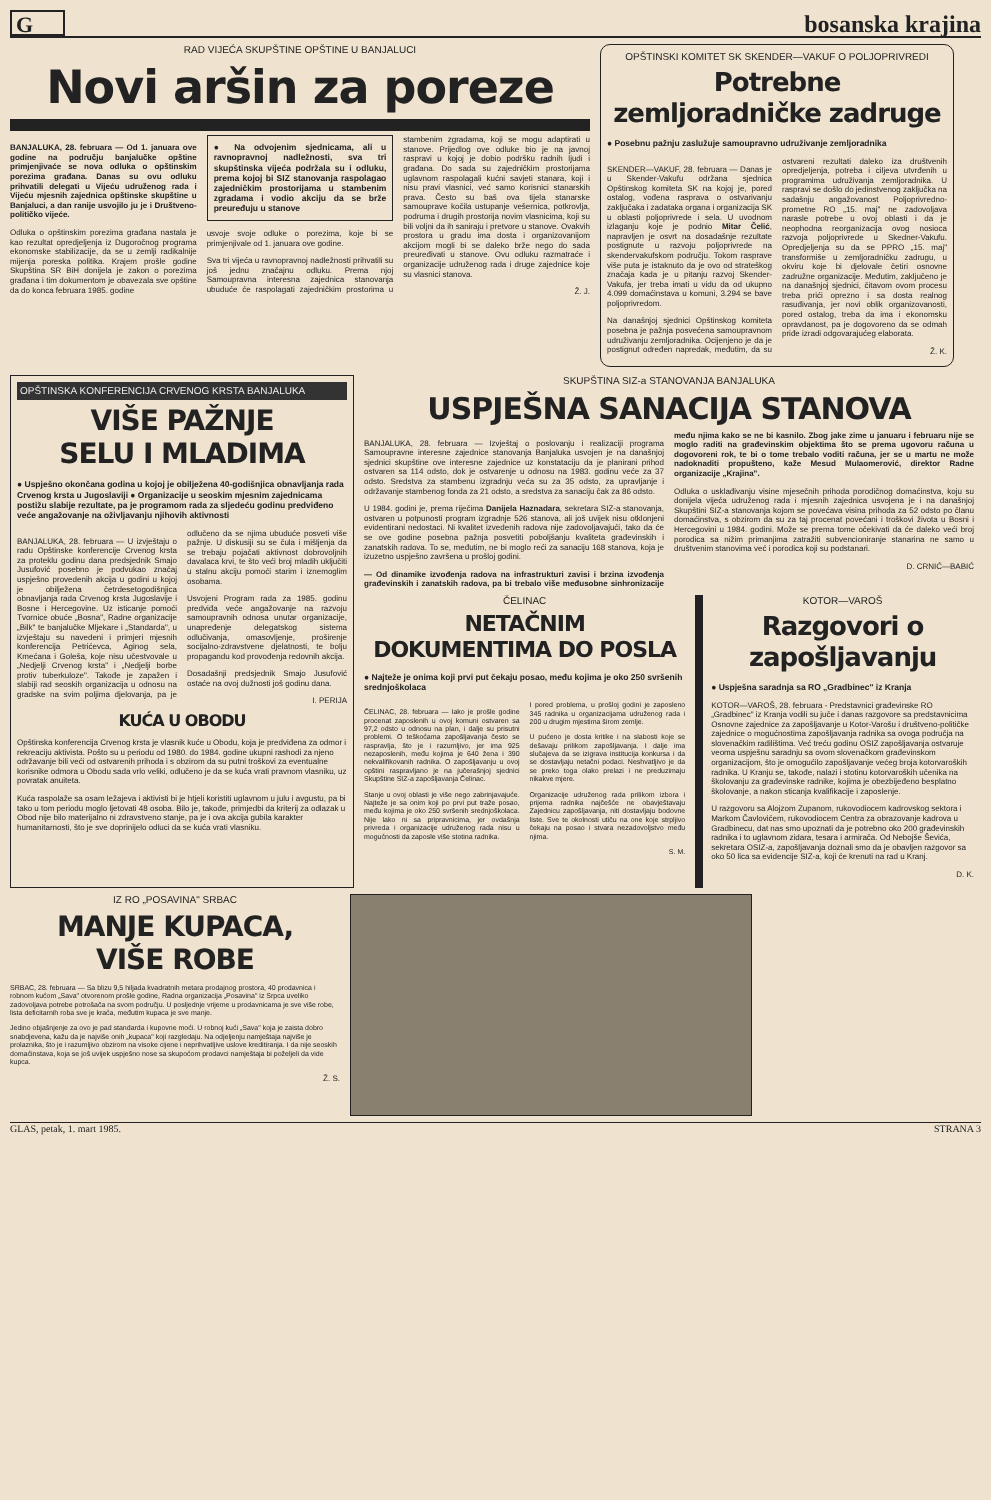Gbosanska krajina
RAD VIJEĆA SKUPŠTINE OPŠTINE U BANJALUCI
Novi aršin za poreze
BANJALUKA, 28. februara — Od 1. januara ove godine na području banjalučke opštine primjenjivaće se nova odluka o opštinskim porezima građana. Danas su ovu odluku prihvatili delegati u Vijeću udruženog rada i Vijeću mjesnih zajednica opštinske skupštine u Banjaluci, a dan ranije usvojilo ju je i Društveno-političko vijeće.
Odluka o opštinskim porezima građana nastala je kao rezultat opredjeljenja iz Dugoročnog programa ekonomske stabilizacije, da se u zemlji radikalnije mijenja poreska politika. Krajem prošle godine Skupština SR BiH donijela je zakon o porezima građana i tim dokumentom je obavezala sve opštine da do konca februara 1985. godine
● Na odvojenim sjednicama, ali u ravnopravnoj nadležnosti, sva tri skupštinska vijeća podržala su i odluku, prema kojoj bi SIZ stanovanja raspolagao zajedničkim prostorijama u stambenim zgradama i vodio akciju da se brže preuređuju u stanove
usvoje svoje odluke o porezima, koje bi se primjenjivale od 1. januara ove godine.
Sva tri vijeća u ravnopravnoj nadležnosti prihvatili su još jednu značajnu odluku. Prema njoj Samoupravna interesna zajednica stanovanja ubuduće će raspolagati zajedničkim prostorima u stambenim zgradama, koji se mogu adaptirati u stanove. Prijedlog ove odluke bio je na javnoj raspravi u kojoj je dobio podršku radnih ljudi i građana. Do sada su zajedničkim prostorijama uglavnom raspolagali kućni savjeti stanara, koji i nisu pravi vlasnici, već samo korisnici stanarskih prava. Često su baš ova tijela stanarske samouprave kočila ustupanje vešernica, potkrovlja, podruma i drugih prostorija novim vlasnicima, koji su bili voljni da ih saniraju i pretvore u stanove. Ovakvih prostora u gradu ima dosta i organizovanijom akcijom mogli bi se daleko brže nego do sada preuređivati u stanove. Ovu odluku razmatraće i organizacije udruženog rada i druge zajednice koje su vlasnici stanova.
Ž. J.
OPŠTINSKI KOMITET SK SKENDER—VAKUF O POLJOPRIVREDI
Potrebne
zemljoradničke zadruge
● Posebnu pažnju zaslužuje samoupravno udruživanje zemljoradnika
SKENDER—VAKUF, 28. februara — Danas je u Skender-Vakufu održana sjednica Opštinskog komiteta SK na kojoj je, pored ostalog, vođena rasprava o ostvarivanju zaključaka i zadataka organa i organizacija SK u oblasti poljoprivrede i sela. U uvodnom izlaganju koje je podnio Mitar Čelić, napravljen je osvrt na dosadašnje rezultate postignute u razvoju poljoprivrede na skendervakufskom području. Tokom rasprave više puta je istaknuto da je ovo od strateškog značaja kada je u pitanju razvoj Skender-Vakufa, jer treba imati u vidu da od ukupno 4.099 domaćinstava u komuni, 3.294 se bave poljoprivredom.
Na današnjoj sjednici Opštinskog komiteta posebna je pažnja posvećena samoupravnom udruživanju zemljoradnika. Ocijenjeno je da je postignut određen napredak, međutim, da su ostvareni rezultati daleko iza društvenih opredjeljenja, potreba i ciljeva utvrđenih u programima udruživanja zemljoradnika. U raspravi se došlo do jedinstvenog zaključka na sadašnju angažovanost Poljoprivredno-prometne RO „15. maj" ne zadovoljava narasle potrebe u ovoj oblasti i da je neophodna reorganizacija ovog nosioca razvoja poljoprivrede u Skedner-Vakufu. Opredjeljenja su da se PPRO „15. maj" transformiše u zemljoradničku zadrugu, u okviru koje bi djelovale četiri osnovne zadružne organizacije. Međutim, zaključeno je na današnjoj sjednici, čitavom ovom procesu treba prići oprezno i sa dosta realnog rasuđivanja, jer novi oblik organizovanosti, pored ostalog, treba da ima i ekonomsku opravdanost, pa je dogovoreno da se odmah priđe izradi odgovarajućeg elaborata.
Ž. K.
OPŠTINSKA KONFERENCIJA CRVENOG KRSTA BANJALUKA
VIŠE PAŽNJE
SELU I MLADIMA
● Uspješno okončana godina u kojoj je obilježena 40-godišnjica obnavljanja rada Crvenog krsta u Jugoslaviji ● Organizacije u seoskim mjesnim zajednicama postižu slabije rezultate, pa je programom rada za sljedeću godinu predviđeno veće angažovanje na oživljavanju njihovih aktivnosti
BANJALUKA, 28. februara — U izvještaju o radu Opštinske konferencije Crvenog krsta za proteklu godinu dana predsjednik Smajo Jusufović posebno je podvukao značaj uspješno provedenih akcija u godini u kojoj je obilježena četrdesetogodišnjica obnavljanja rada Crvenog krsta Jugoslavije i Bosne i Hercegovine. Uz isticanje pomoći Tvornice obuće „Bosna", Radne organizacije „Bilk" te banjalučke Mljekare i „Standarda", u izvještaju su navedeni i primjeri mjesnih konferencija Petrićevca, Aginog sela, Kmećana i Goleša, koje nisu učestvovale u „Nedjelji Crvenog krsta" i „Nedjelji borbe protiv tuberkuloze". Takođe je zapažen i slabiji rad seoskih organizacija u odnosu na gradske na svim poljima djelovanja, pa je odlučeno da se njima ubuduće posveti više pažnje. U diskusiji su se čula i mišljenja da se trebaju pojačati aktivnost dobrovoljnih davalaca krvi, te što veći broj mladih uključiti u stalnu akciju pomoći starim i iznemoglim osobama.
Usvojeni Program rada za 1985. godinu predviđa veće angažovanje na razvoju samoupravnih odnosa unutar organizacije, unapređenje delegatskog sistema odlučivanja, omasovljenje, proširenje socijalno-zdravstvene djelatnosti, te bolju propagandu kod provođenja redovnih akcija.
Dosadašnji predsjednik Smajo Jusufović ostaće na ovoj dužnosti još godinu dana.
I. PERIJA
KUĆA U OBODU
Opštinska konferencija Crvenog krsta je vlasnik kuće u Obodu, koja je predviđena za odmor i rekreaciju aktivista. Pošto su u periodu od 1980. do 1984. godine ukupni rashodi za njeno održavanje bili veći od ostvarenih prihoda i s obzirom da su putni troškovi za eventualne korisnike odmora u Obodu sada vrlo veliki, odlučeno je da se kuća vrati pravnom vlasniku, uz povratak anuiteta.
Kuća raspolaže sa osam ležajeva i aktivisti bi je htjeli koristiti uglavnom u julu i avgustu, pa bi tako u tom periodu moglo ljetovati 48 osoba. Bilo je, takođe, primjedbi da kriterij za odlazak u Obod nije bilo materijalno ni zdravstveno stanje, pa je i ova akcija gubila karakter humanitarnosti, što je sve doprinijelo odluci da se kuća vrati vlasniku.
SKUPŠTINA SIZ-a STANOVANJA BANJALUKA
USPJEŠNA SANACIJA STANOVA
BANJALUKA, 28. februara — Izvještaj o poslovanju i realizaciji programa Samoupravne interesne zajednice stanovanja Banjaluka usvojen je na današnjoj sjednici skupštine ove interesne zajednice uz konstataciju da je planirani prihod ostvaren sa 114 odsto, dok je ostvarenje u odnosu na 1983. godinu veće za 37 odsto. Sredstva za stambenu izgradnju veća su za 35 odsto, za upravljanje i održavanje stambenog fonda za 21 odsto, a sredstva za sanaciju čak za 86 odsto.
U 1984. godini je, prema riječima Danijela Haznadara, sekretara SIZ-a stanovanja, ostvaren u potpunosti program izgradnje 526 stanova, ali još uvijek nisu otklonjeni evidentirani nedostaci. Ni kvalitet izvedenih radova nije zadovoljavajući, tako da će se ove godine posebna pažnja posvetiti poboljšanju kvaliteta građevinskih i zanatskih radova. To se, međutim, ne bi moglo reći za sanaciju 168 stanova, koja je izuzetno uspješno završena u prošloj godini.
— Od dinamike izvođenja radova na infrastrukturi zavisi i brzina izvođenja građevinskih i zanatskih radova, pa bi trebalo više međusobne sinhronizacije među njima kako se ne bi kasnilo. Zbog jake zime u januaru i februaru nije se moglo raditi na građevinskim objektima što se prema ugovoru računa u dogovoreni rok, te bi o tome trebalo voditi računa, jer se u martu ne može nadoknaditi propušteno, kaže Mesud Mulaomerović, direktor Radne organizacije „Krajina".
Odluka o usklađivanju visine mjesečnih prihoda porodičnog domaćinstva, koju su donijela vijeća udruženog rada i mjesnih zajednica usvojena je i na današnjoj Skupštini SIZ-a stanovanja kojom se povećava visina prihoda za 52 odsto po članu domaćinstva, s obzirom da su za taj procenat povećani i troškovi života u Bosni i Hercegovini u 1984. godini. Može se prema tome očekivati da će daleko veći broj porodica sa nižim primanjima zatražiti subvencioniranje stanarina ne samo u društvenim stanovima već i porodica koji su podstanari.
D. CRNIĆ—BABIĆ
ČELINAC
NETAČNIM
DOKUMENTIMA DO POSLA
● Najteže je onima koji prvi put čekaju posao, među kojima je oko 250 svršenih srednjoškolaca
ČELINAC, 28. februara — Iako je prošle godine procenat zaposlenih u ovoj komuni ostvaren sa 97,2 odsto u odnosu na plan, i dalje su prisutni problemi. O teškoćama zapošljavanja često se raspravlja, što je i razumljivo, jer ima 925 nezaposlenih, među kojima je 640 žena i 390 nekvalifikovanih radnika. O zapošljavanju u ovoj opštini raspravljano je na jučerašnjoj sjednici Skupštine SIZ-a zapošljavanja Čelinac.
Stanje u ovoj oblasti je više nego zabrinjavajuće. Najteže je sa onim koji po prvi put traže posao, među kojima je oko 250 svršenih srednjoškolaca. Nije lako ni sa pripravnicima, jer ovdašnja privreda i organizacije udruženog rada nisu u mogućnosti da zaposle više stotina radnika.
I pored problema, u prošloj godini je zaposleno 345 radnika u organizacijama udruženog rada i 200 u drugim mjestima širom zemlje.
U pućeno je dosta kritike i na slabosti koje se dešavaju prilikom zapošljavanja. I dalje ima slučajeva da se izigrava institucija konkursa i da se dostavljaju netačni podaci. Neshvatljivo je da se preko toga olako prelazi i ne preduzimaju nikakve mjere.
Organizacije udruženog rada prilikom izbora i prijema radnika najčešće ne obavještavaju Zajednicu zapošljavanja, niti dostavljaju bodovne liste. Sve te okolnosti utiču na one koje strpljivo čekaju na posao i stvara nezadovoljstvo među njima.
S. M.
KOTOR—VAROŠ
Razgovori o zapošljavanju
● Uspješna saradnja sa RO „Gradbinec" iz Kranja
KOTOR—VAROŠ, 28. februara - Predstavnici građevinske RO „Gradbinec" iz Kranja vodili su juče i danas razgovore sa predstavnicima Osnovne zajednice za zapošljavanje u Kotor-Varošu i društveno-političke zajednice o mogućnostima zapošljavanja radnika sa ovoga područja na slovenačkim radilištima. Već treću godinu OSIZ zapošljavanja ostvaruje veoma uspješnu saradnju sa ovom slovenačkom građevinskom organizacijom, što je omogućilo zapošljavanje većeg broja kotorvaroških radnika. U Kranju se, takođe, nalazi i stotinu kotorvaroških učenika na školovanju za građevinske radnike, kojima je obezbijeđeno besplatno školovanje, a nakon sticanja kvalifikacije i zaposlenje.
U razgovoru sa Alojzom Zupanom, rukovodiocem kadrovskog sektora i Markom Čavlovićem, rukovodiocem Centra za obrazovanje kadrova u Gradbinecu, dat nas smo upoznati da je potrebno oko 200 građevinskih radnika i to uglavnom zidara, tesara i armirača. Od Nebojše Ševića, sekretara OSIZ-a, zapošljavanja doznali smo da je obavljen razgovor sa oko 50 lica sa evidencije SIZ-a, koji će krenuti na rad u Kranj.
D. K.
IZ RO „POSAVINA" SRBAC
MANJE KUPACA,
VIŠE ROBE
SRBAC, 28. februara — Sa blizu 9,5 hiljada kvadratnih metara prodajnog prostora, 40 prodavnica i robnom kućom „Sava" otvorenom prošle godine, Radna organizacija „Posavina" iz Srpca uveliko zadovoljava potrebe potrošača na svom području. U posljednje vrijeme u prodavnicama je sve više robe, lista deficitarnih roba sve je kraća, međutim kupaca je sve manje.
Jedino objašnjenje za ovo je pad standarda i kupovne moći. U robnoj kući „Sava" koja je zaista dobro snabdjevena, kažu da je najviše onih „kupaca" koji razgledaju. Na odjeljenju namještaja najviše je prolaznika, što je i razumljivo obzirom na visoke cijene i neprihvatljive uslove kreditiranja. I da nije seoskih domaćinstava, koja se još uvijek uspješno nose sa skupoćom prodavci namještaja bi poželjeli da vide kupca.
Ž. S.
GLAS, petak, 1. mart 1985. STRANA 3